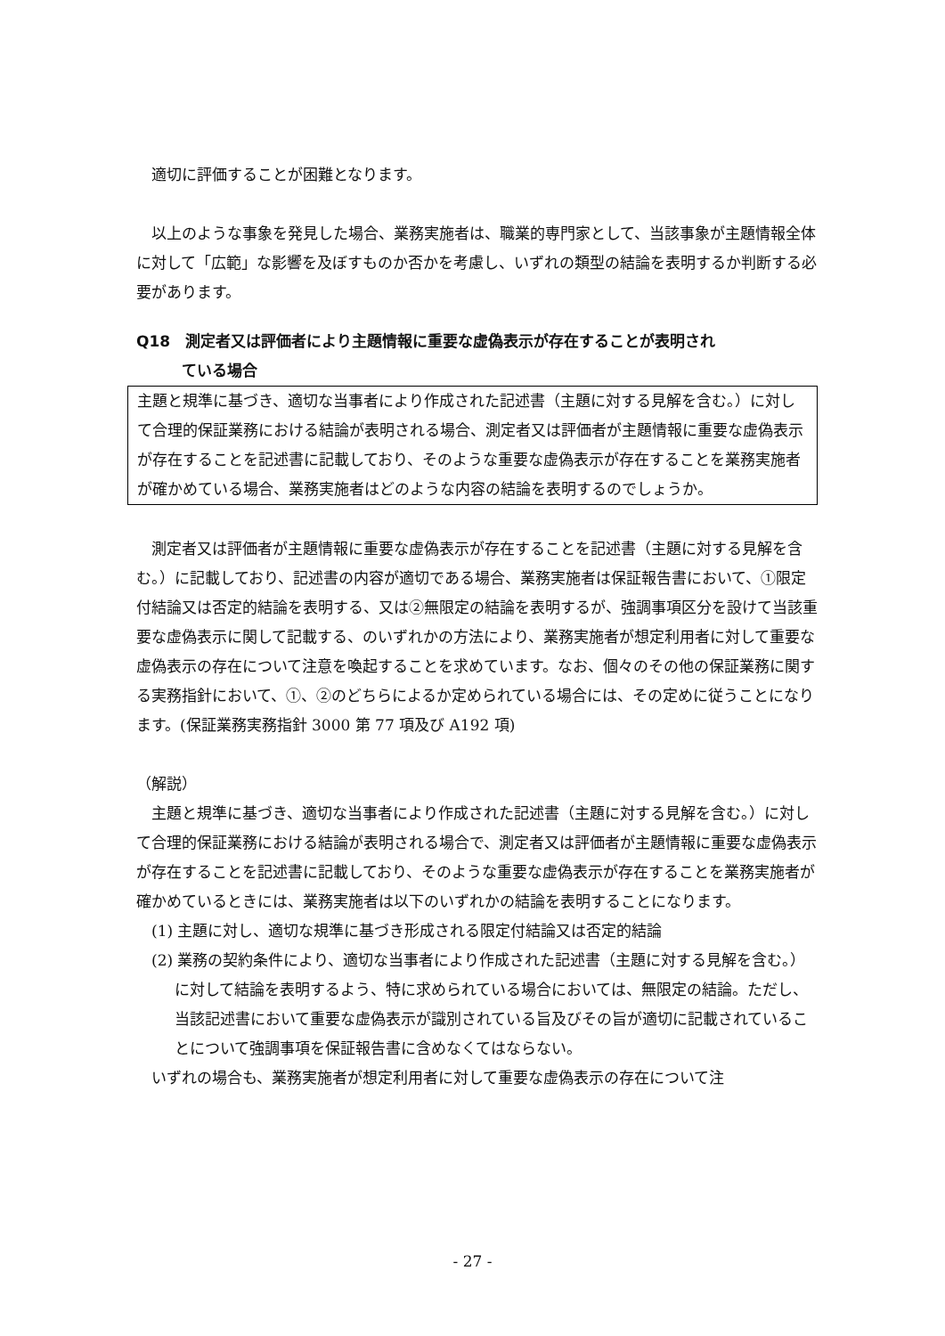適切に評価することが困難となります。
以上のような事象を発見した場合、業務実施者は、職業的専門家として、当該事象が主題情報全体に対して「広範」な影響を及ぼすものか否かを考慮し、いずれの類型の結論を表明するか判断する必要があります。
Q18　測定者又は評価者により主題情報に重要な虚偽表示が存在することが表明され
　　　ている場合
主題と規準に基づき、適切な当事者により作成された記述書（主題に対する見解を含む。）に対して合理的保証業務における結論が表明される場合、測定者又は評価者が主題情報に重要な虚偽表示が存在することを記述書に記載しており、そのような重要な虚偽表示が存在することを業務実施者が確かめている場合、業務実施者はどのような内容の結論を表明するのでしょうか。
測定者又は評価者が主題情報に重要な虚偽表示が存在することを記述書（主題に対する見解を含む。）に記載しており、記述書の内容が適切である場合、業務実施者は保証報告書において、①限定付結論又は否定的結論を表明する、又は②無限定の結論を表明するが、強調事項区分を設けて当該重要な虚偽表示に関して記載する、のいずれかの方法により、業務実施者が想定利用者に対して重要な虚偽表示の存在について注意を喚起することを求めています。なお、個々のその他の保証業務に関する実務指針において、①、②のどちらによるか定められている場合には、その定めに従うことになります。(保証業務実務指針 3000 第 77 項及び A192 項)
（解説）
主題と規準に基づき、適切な当事者により作成された記述書（主題に対する見解を含む。）に対して合理的保証業務における結論が表明される場合で、測定者又は評価者が主題情報に重要な虚偽表示が存在することを記述書に記載しており、そのような重要な虚偽表示が存在することを業務実施者が確かめているときには、業務実施者は以下のいずれかの結論を表明することになります。
(1) 主題に対し、適切な規準に基づき形成される限定付結論又は否定的結論
(2) 業務の契約条件により、適切な当事者により作成された記述書（主題に対する見解を含む。）に対して結論を表明するよう、特に求められている場合においては、無限定の結論。ただし、当該記述書において重要な虚偽表示が識別されている旨及びその旨が適切に記載されていることについて強調事項を保証報告書に含めなくてはならない。
いずれの場合も、業務実施者が想定利用者に対して重要な虚偽表示の存在について注
- 27 -